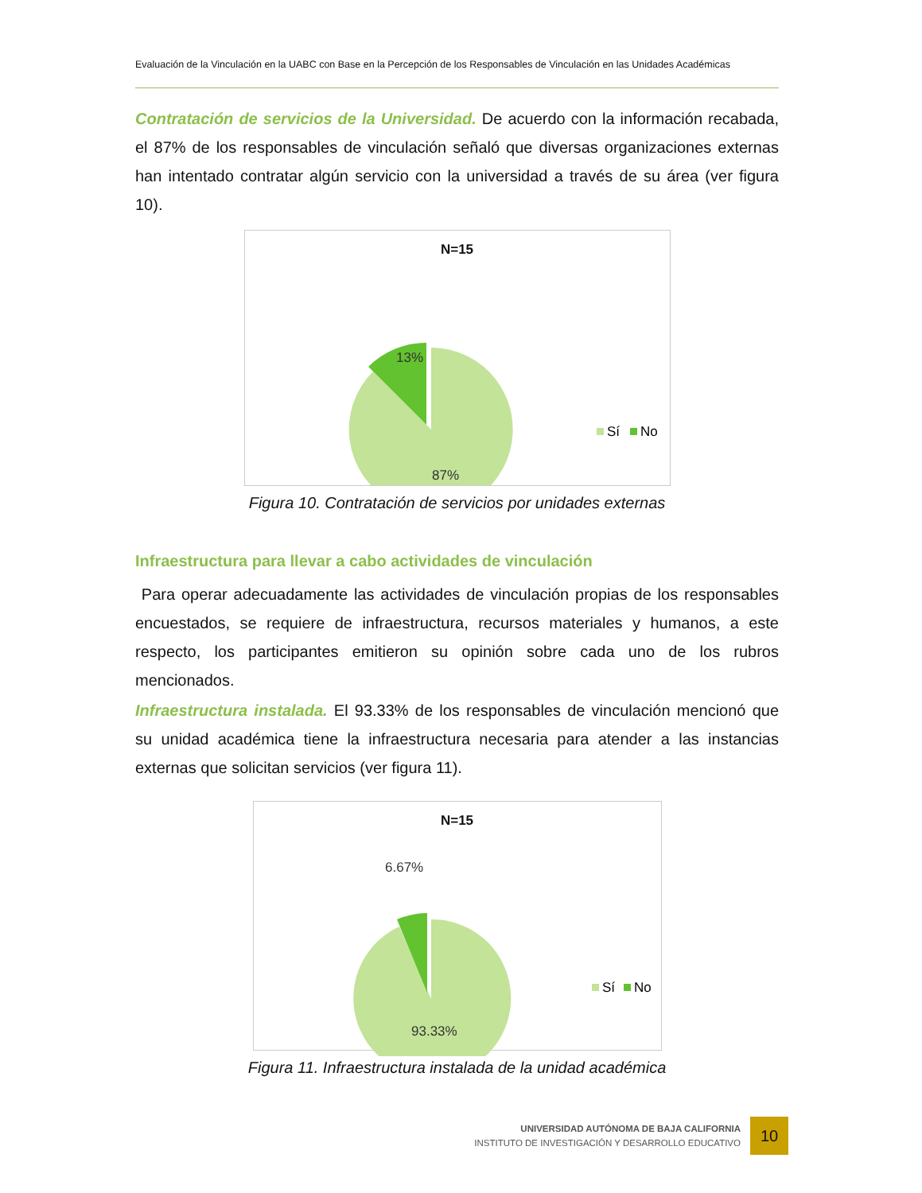Evaluación de la Vinculación en la UABC con Base en la Percepción de los Responsables de Vinculación en las Unidades Académicas
Contratación de servicios de la Universidad. De acuerdo con la información recabada, el 87% de los responsables de vinculación señaló que diversas organizaciones externas han intentado contratar algún servicio con la universidad a través de su área (ver figura 10).
N=15
13%
87%
Sí
No
Figura 10. Contratación de servicios por unidades externas
Infraestructura para llevar a cabo actividades de vinculación
Para operar adecuadamente las actividades de vinculación propias de los responsables encuestados, se requiere de infraestructura, recursos materiales y humanos, a este respecto, los participantes emitieron su opinión sobre cada uno de los rubros mencionados.
Infraestructura instalada. El 93.33% de los responsables de vinculación mencionó que su unidad académica tiene la infraestructura necesaria para atender a las instancias externas que solicitan servicios (ver figura 11).
N=15
6.67%
93.33%
Sí
No
Figura 11. Infraestructura instalada de la unidad académica
UNIVERSIDAD AUTÓNOMA DE BAJA CALIFORNIA
INSTITUTO DE INVESTIGACIÓN Y DESARROLLO EDUCATIVO
10